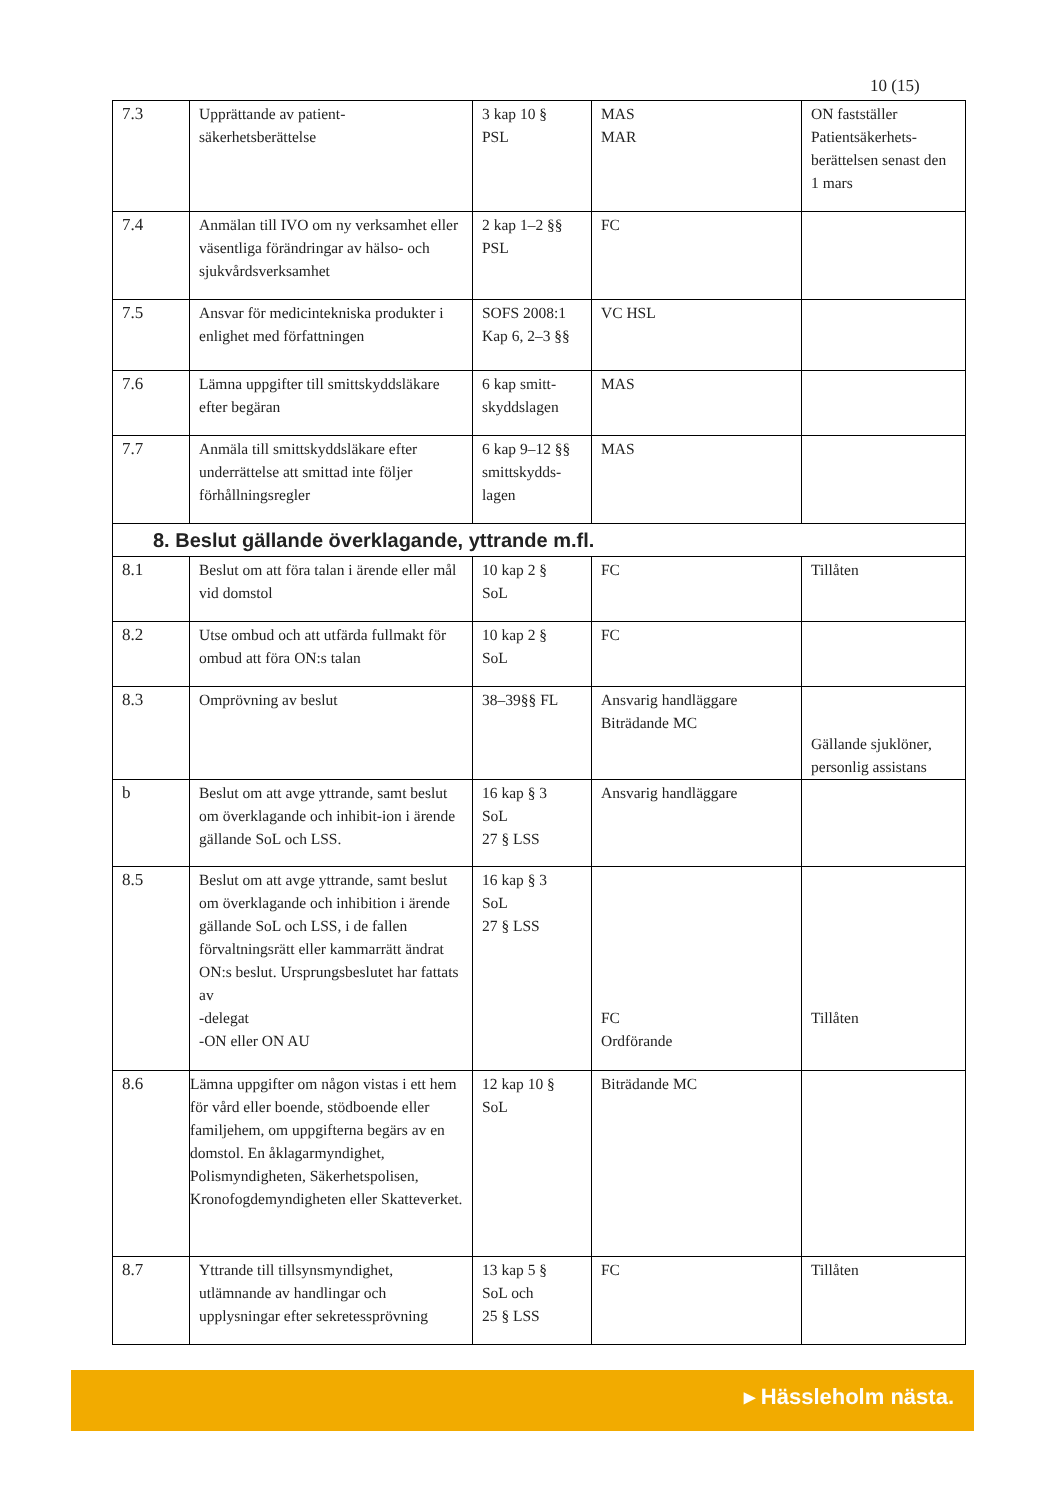10 (15)
| 7.3 | Upprättande av patient- säkerhetsberättelse | 3 kap 10 § PSL | MAS MAR | ON fastställer Patientsäkerhets-berättelsen senast den 1 mars |
| 7.4 | Anmälan till IVO om ny verksamhet eller väsentliga förändringar av hälso- och sjukvårdsverksamhet | 2 kap 1–2 §§ PSL | FC | |
| 7.5 | Ansvar för medicintekniska produkter i enlighet med författningen | SOFS 2008:1 Kap 6, 2–3 §§ | VC HSL | |
| 7.6 | Lämna uppgifter till smittskyddsläkare efter begäran | 6 kap smitt- skyddslagen | MAS | |
| 7.7 | Anmäla till smittskyddsläkare efter underrättelse att smittad inte följer förhållningsregler | 6 kap 9–12 §§ smittskydds- lagen | MAS | |
| 8. Beslut gällande överklagande, yttrande m.fl. | | | | |
| 8.1 | Beslut om att föra talan i ärende eller mål vid domstol | 10 kap 2 § SoL | FC | Tillåten |
| 8.2 | Utse ombud och att utfärda fullmakt för ombud att föra ON:s talan | 10 kap 2 § SoL | FC | |
| 8.3 | Omprövning av beslut | 38–39§§ FL | Ansvarig handläggare Biträdande MC | Gällande sjuklöner, personlig assistans |
| b | Beslut om att avge yttrande, samt beslut om överklagande och inhibit-ion i ärende gällande SoL och LSS. | 16 kap § 3 SoL 27 § LSS | Ansvarig handläggare | |
| 8.5 | Beslut om att avge yttrande, samt beslut om överklagande och inhibition i ärende gällande SoL och LSS, i de fallen förvaltningsrätt eller kammarrätt ändrat ON:s beslut. Ursprungsbeslutet har fattats av -delegat -ON eller ON AU | 16 kap § 3 SoL 27 § LSS | FC Ordförande | Tillåten |
| 8.6 | Lämna uppgifter om någon vistas i ett hem för vård eller boende, stödboende eller familjehem, om uppgifterna begärs av en domstol. En åklagarmyndighet, Polismyndigheten, Säkerhetspolisen, Kronofogdemyndigheten eller Skatteverket. | 12 kap 10 § SoL | Biträdande MC | |
| 8.7 | Yttrande till tillsynsmyndighet, utlämnande av handlingar och upplysningar efter sekretessprövning | 13 kap 5 § SoL och 25 § LSS | FC | Tillåten |
▸ Hässleholm nästa.